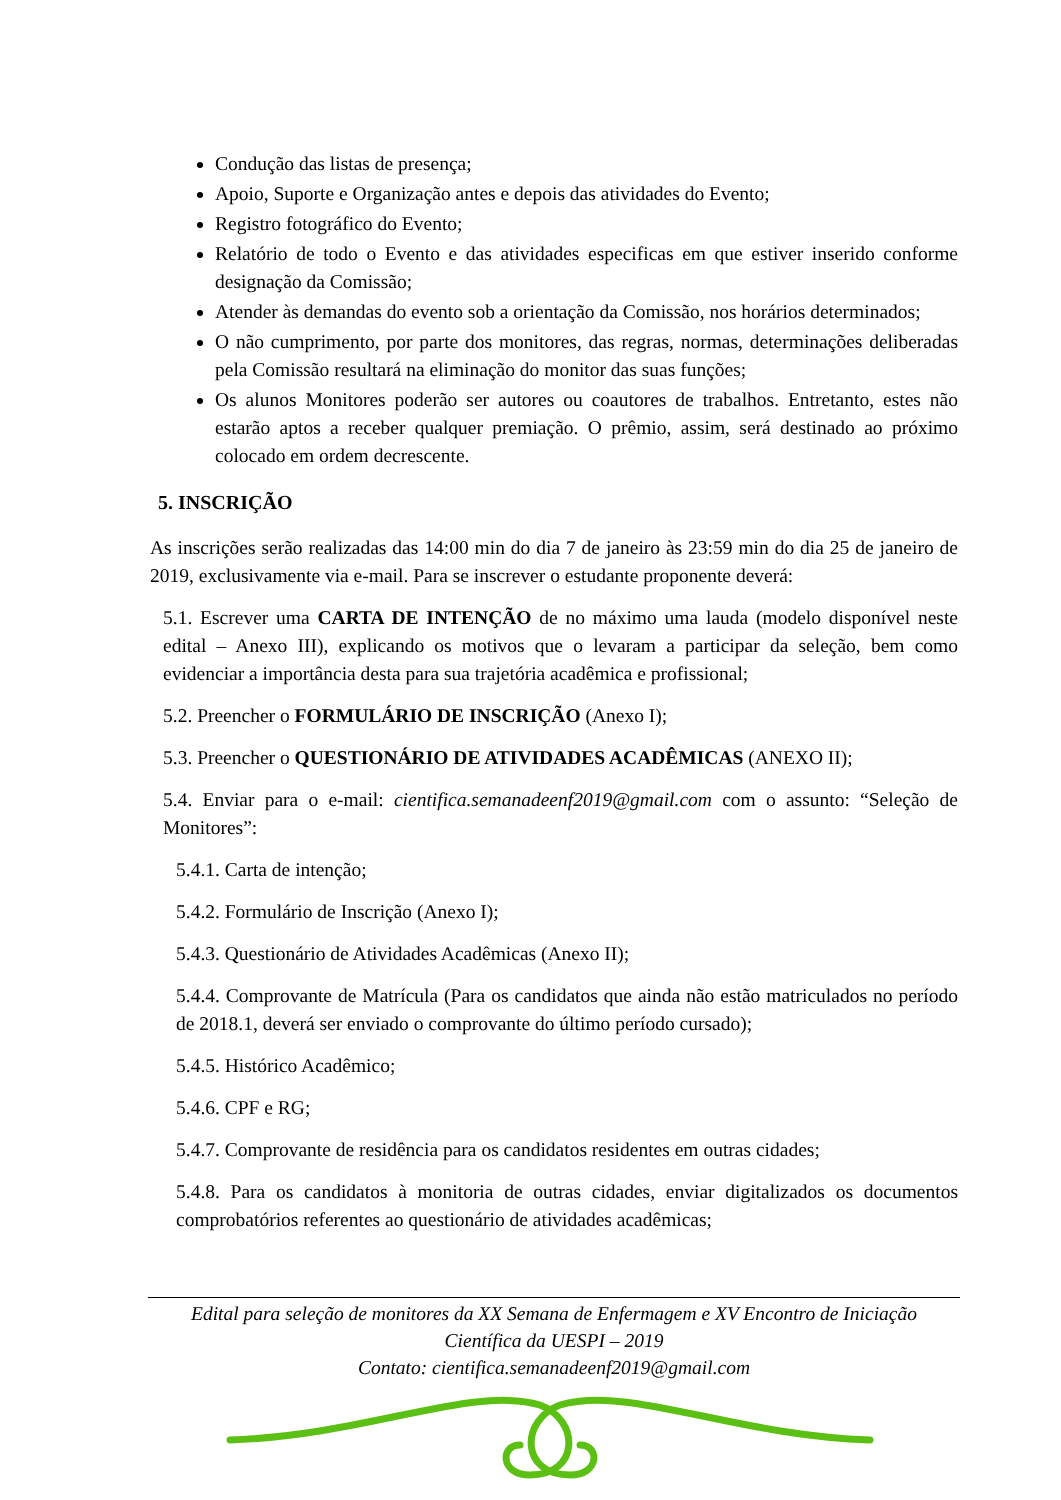Condução das listas de presença;
Apoio, Suporte e Organização antes e depois das atividades do Evento;
Registro fotográfico do Evento;
Relatório de todo o Evento e das atividades especificas em que estiver inserido conforme designação da Comissão;
Atender às demandas do evento sob a orientação da Comissão, nos horários determinados;
O não cumprimento, por parte dos monitores, das regras, normas, determinações deliberadas pela Comissão resultará na eliminação do monitor das suas funções;
Os alunos Monitores poderão ser autores ou coautores de trabalhos. Entretanto, estes não estarão aptos a receber qualquer premiação. O prêmio, assim, será destinado ao próximo colocado em ordem decrescente.
5. INSCRIÇÃO
As inscrições serão realizadas das 14:00 min do dia 7 de janeiro às 23:59 min do dia 25 de janeiro de 2019, exclusivamente via e-mail. Para se inscrever o estudante proponente deverá:
5.1. Escrever uma CARTA DE INTENÇÃO de no máximo uma lauda (modelo disponível neste edital – Anexo III), explicando os motivos que o levaram a participar da seleção, bem como evidenciar a importância desta para sua trajetória acadêmica e profissional;
5.2. Preencher o FORMULÁRIO DE INSCRIÇÃO (Anexo I);
5.3. Preencher o QUESTIONÁRIO DE ATIVIDADES ACADÊMICAS (ANEXO II);
5.4. Enviar para o e-mail: cientifica.semanadeenf2019@gmail.com com o assunto: “Seleção de Monitores”:
5.4.1. Carta de intenção;
5.4.2. Formulário de Inscrição (Anexo I);
5.4.3. Questionário de Atividades Acadêmicas (Anexo II);
5.4.4. Comprovante de Matrícula (Para os candidatos que ainda não estão matriculados no período de 2018.1, deverá ser enviado o comprovante do último período cursado);
5.4.5. Histórico Acadêmico;
5.4.6. CPF e RG;
5.4.7. Comprovante de residência para os candidatos residentes em outras cidades;
5.4.8. Para os candidatos à monitoria de outras cidades, enviar digitalizados os documentos comprobatórios referentes ao questionário de atividades acadêmicas;
Edital para seleção de monitores da XX Semana de Enfermagem e XV Encontro de Iniciação
Científica da UESPI – 2019
Contato: cientifica.semanadeenf2019@gmail.com